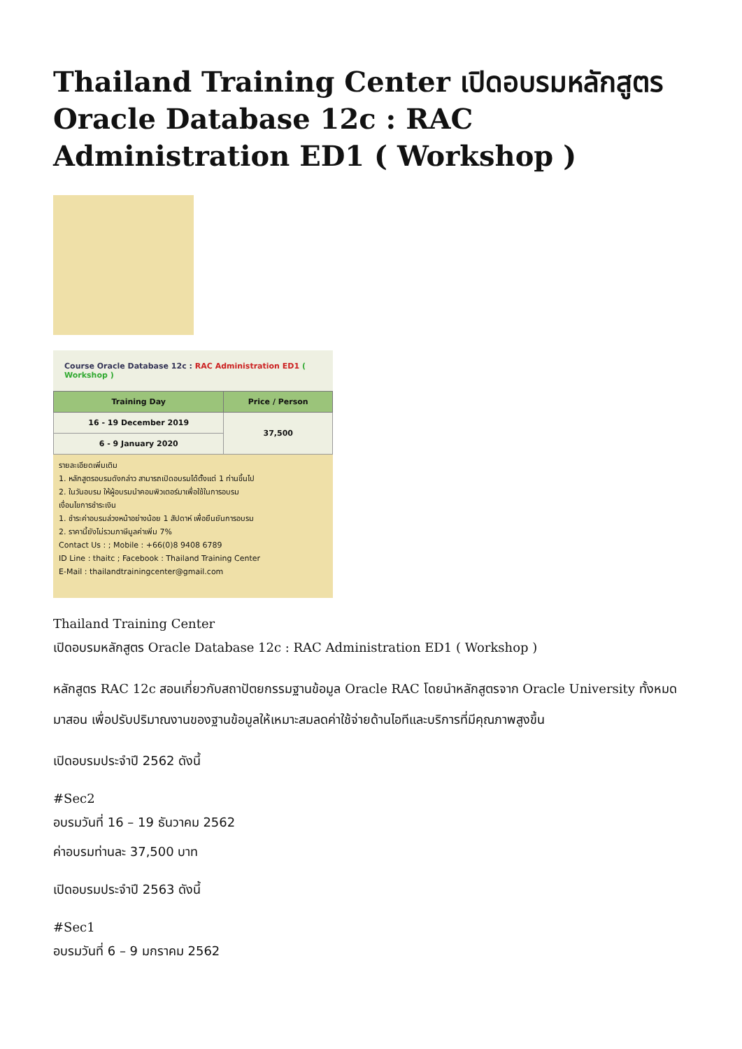Thailand Training Center เปิดอบรมหลักสูตร Oracle Database 12c : RAC Administration ED1 ( Workshop )
Course Oracle Database 12c : RAC Administration ED1 ( Workshop )
| Training Day | Price / Person |
| --- | --- |
| 16 - 19 December 2019 | 37,500 |
| 6 - 9 January 2020 | |
รายละเอียดเพิ่มเติม
1. หลักสูตรอบรมดังกล่าว สามารถเปิดอบรมได้ตั้งแต่ 1 ท่านขึ้นไป
2. ในวันอบรม ให้ผู้อบรมนำคอมพิวเตอร์มาเพื่อใช้ในการอบรม
เงื่อนไขการชำระเงิน
1. ชำระค่าอบรมล่วงหน้าอย่างน้อย 1 สัปดาห์ เพื่อยืนยันการอบรม
2. ราคานี้ยังไม่รวมภาษีมูลค่าเพิ่ม 7%
Contact Us : ; Mobile : +66(0)8 9408 6789
ID Line : thaitc ; Facebook : Thailand Training Center
E-Mail : thailandtrainingcenter@gmail.com
Thailand Training Center
เปิดอบรมหลักสูตร Oracle Database 12c : RAC Administration ED1 ( Workshop )
หลักสูตร RAC 12c สอนเกี่ยวกับสถาปัตยกรรมฐานข้อมูล Oracle RAC โดยนำหลักสูตรจาก Oracle University ทั้งหมดมาสอน เพื่อปรับปริมาณงานของฐานข้อมูลให้เหมาะสมลดค่าใช้จ่ายด้านไอทีและบริการที่มีคุณภาพสูงขึ้น
เปิดอบรมประจำปี 2562 ดังนี้
#Sec2
อบรมวันที่ 16 – 19 ธันวาคม 2562
ค่าอบรมท่านละ 37,500 บาท
เปิดอบรมประจำปี 2563 ดังนี้
#Sec1
อบรมวันที่ 6 – 9 มกราคม 2562